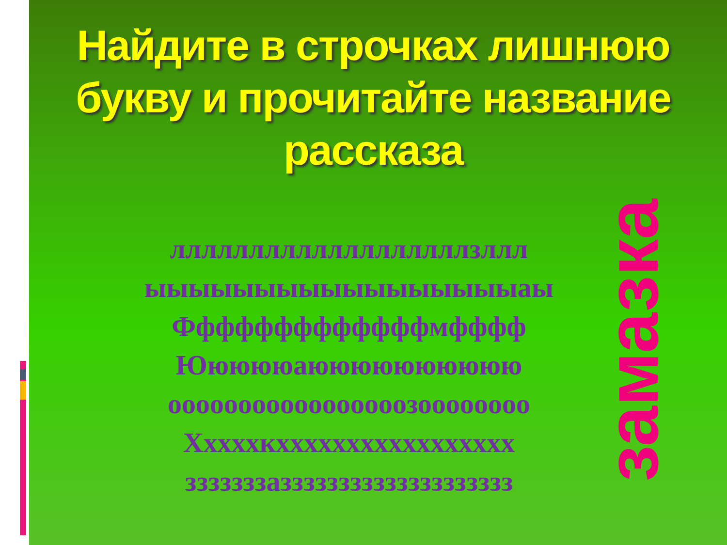Найдите в строчках лишнюю букву и прочитайте название рассказа
лллллллллллллллллллзллл
ыыыыыыыыыыыыыыыыыаы
Фффффффффффффмфффф
Юююююаюююююююююю
ооооооооооооооооозоооооооо
Хххххкххххххххххххххххх
зззззззазззззззззззззззззззз
замазка